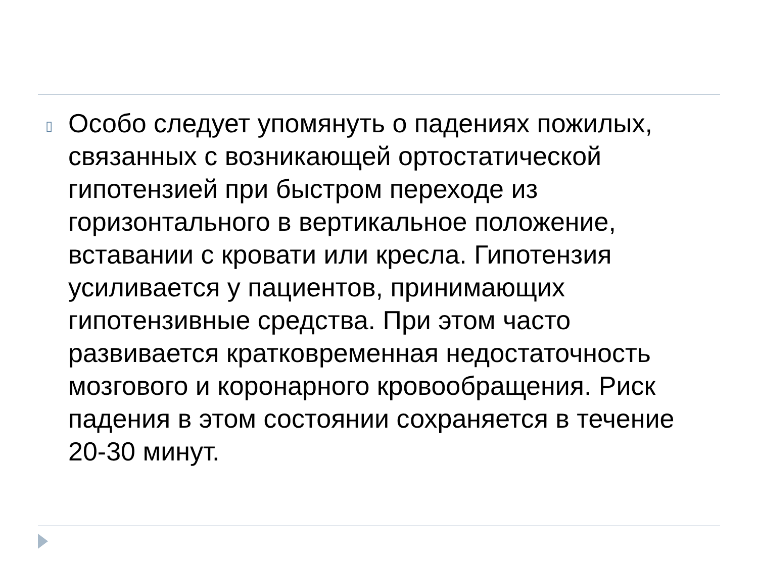▯
Особо следует упомянуть о падениях пожилых, связанных с возникающей ортостатической гипотензией при быстром переходе из горизонтального в вертикальное положение, вставании с кровати или кресла. Гипотензия усиливается у пациентов, принимающих гипотензивные средства. При этом часто развивается кратковременная недостаточность мозгового и коронарного кровообращения. Риск падения в этом состоянии сохраняется в течение 20-30 минут.